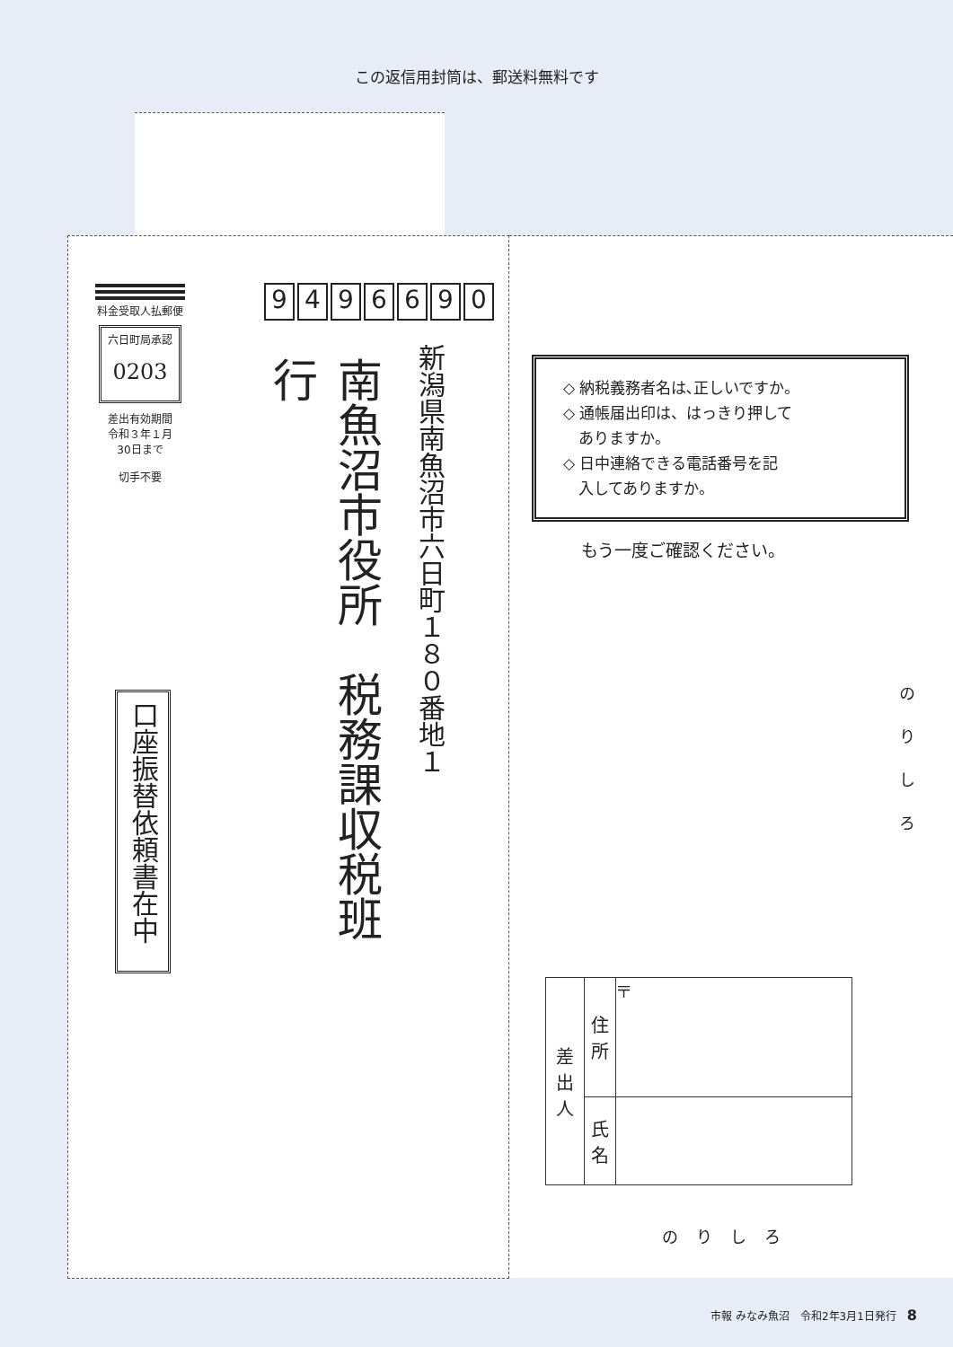この返信用封筒は、郵送料無料です
料金受取人払郵便
六日町局承認
0203
差出有効期間
令和３年１月
30日まで
切手不要
9496690
南魚沼市役所　税務課収税班　行
新潟県南魚沼市六日町１８０番地１
口座振替依頼書在中
◇ 納税義務者名は､正しいですか。
◇ 通帳届出印は、はっきり押して
　ありますか。
◇ 日中連絡できる電話番号を記
　入してありますか。
もう一度ご確認ください。
のりしろ
| 差 出 人 | 住 所 | 〒 |
| | 氏 名 | |
のりしろ
市報 みなみ魚沼　令和2年3月1日発行　8